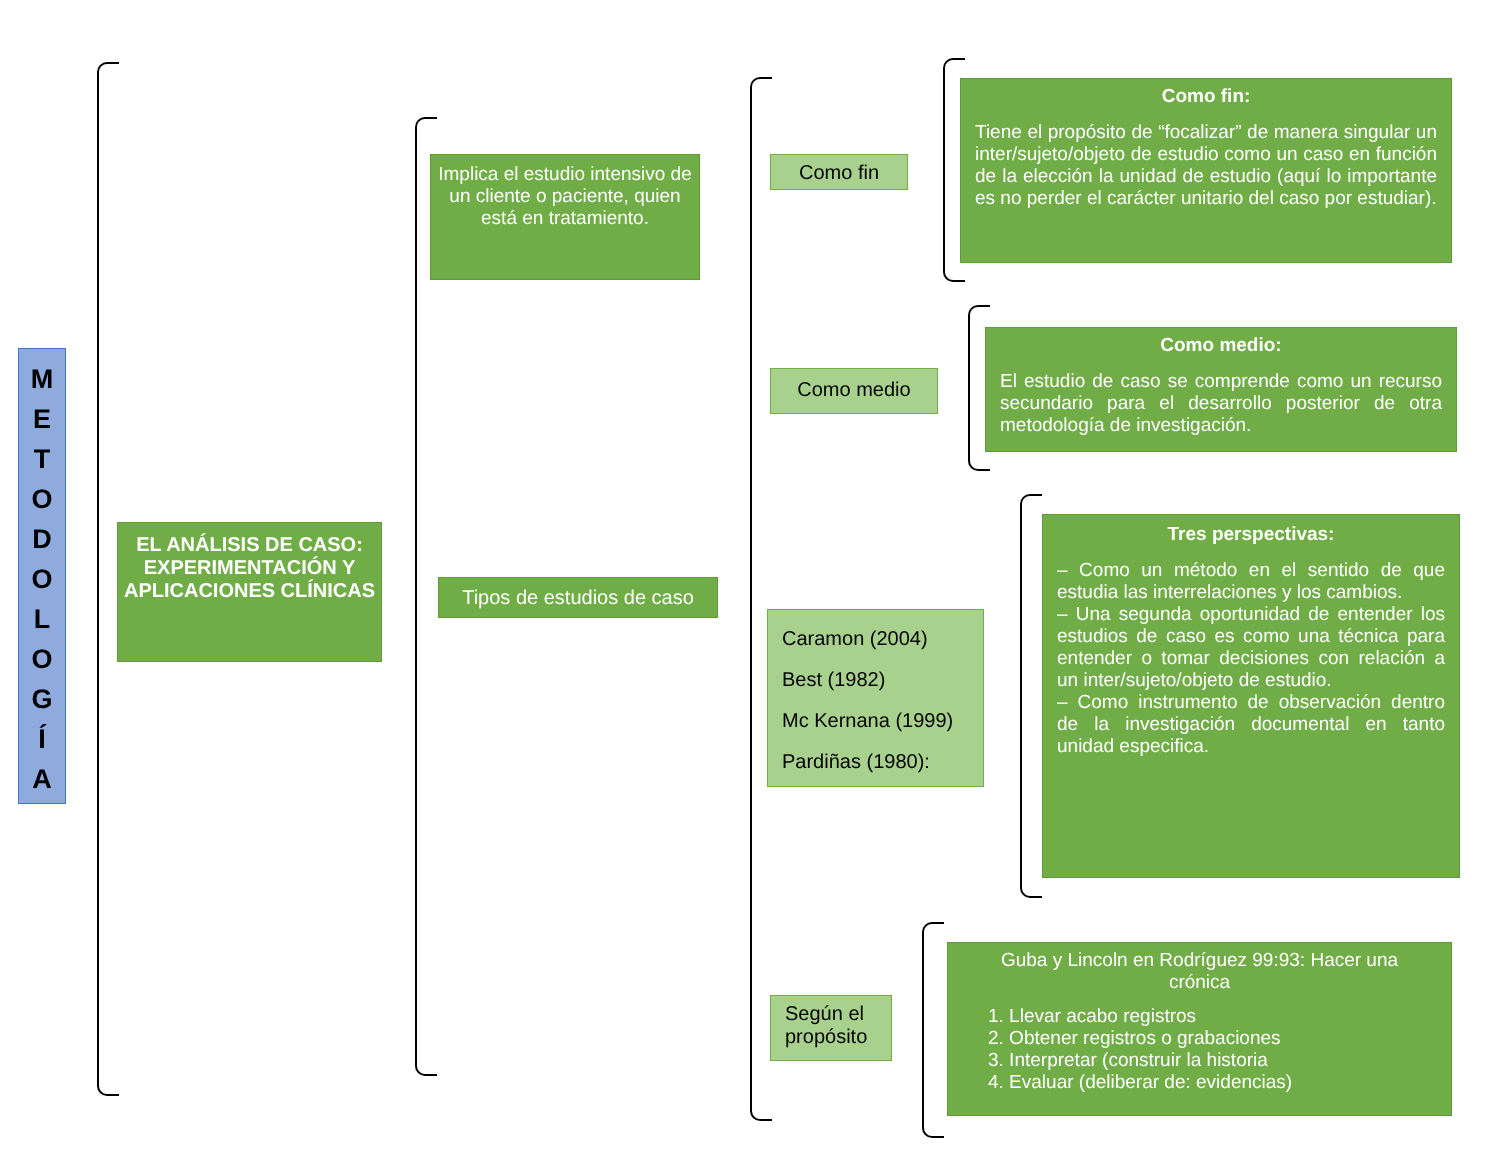M
E
T
O
D
O
L
O
G
Í
A
EL ANÁLISIS DE CASO: EXPERIMENTACIÓN Y APLICACIONES CLÍNICAS
Implica el estudio intensivo de un cliente o paciente, quien está en tratamiento.
Tipos de estudios de caso
Como fin
Como medio
Caramon (2004)
Best (1982)
Mc Kernana (1999)
Pardiñas (1980):
Según el propósito
Como fin:
Tiene el propósito de “focalizar” de manera singular un inter/sujeto/objeto de estudio como un caso en función de la elección la unidad de estudio (aquí lo importante es no perder el carácter unitario del caso por estudiar).
Como medio:
El estudio de caso se comprende como un recurso secundario para el desarrollo posterior de otra metodología de investigación.
Tres perspectivas:
– Como un método en el sentido de que estudia las interrelaciones y los cambios.
– Una segunda oportunidad de entender los estudios de caso es como una técnica para entender o tomar decisiones con relación a un inter/sujeto/objeto de estudio.
– Como instrumento de observación dentro de la investigación documental en tanto unidad especifica.
Guba y Lincoln en Rodríguez 99:93: Hacer una crónica
1. Llevar acabo registros
2. Obtener registros o grabaciones
3. Interpretar (construir la historia
4. Evaluar (deliberar de: evidencias)